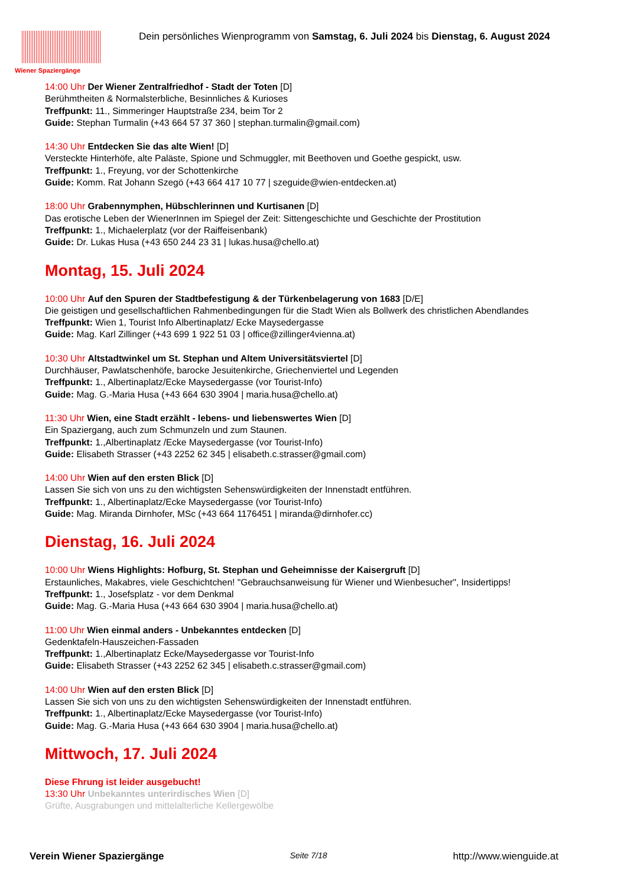Wiener Spaziergänge
Dein persönliches Wienprogramm von Samstag, 6. Juli 2024 bis Dienstag, 6. August 2024
14:00 Uhr Der Wiener Zentralfriedhof - Stadt der Toten [D]
Berühmtheiten & Normalsterbliche, Besinnliches & Kurioses
Treffpunkt: 11., Simmeringer Hauptstraße 234, beim Tor 2
Guide: Stephan Turmalin (+43 664 57 37 360 | stephan.turmalin@gmail.com)
14:30 Uhr Entdecken Sie das alte Wien! [D]
Versteckte Hinterhöfe, alte Paläste, Spione und Schmuggler, mit Beethoven und Goethe gespickt, usw.
Treffpunkt: 1., Freyung, vor der Schottenkirche
Guide: Komm. Rat Johann Szegö (+43 664 417 10 77 | szeguide@wien-entdecken.at)
18:00 Uhr Grabennymphen, Hübschlerinnen und Kurtisanen [D]
Das erotische Leben der WienerInnen im Spiegel der Zeit: Sittengeschichte und Geschichte der Prostitution
Treffpunkt: 1., Michaelerplatz (vor der Raiffeisenbank)
Guide: Dr. Lukas Husa (+43 650 244 23 31 | lukas.husa@chello.at)
Montag, 15. Juli 2024
10:00 Uhr Auf den Spuren der Stadtbefestigung & der Türkenbelagerung von 1683 [D/E]
Die geistigen und gesellschaftlichen Rahmenbedingungen für die Stadt Wien als Bollwerk des christlichen Abendlandes
Treffpunkt: Wien 1, Tourist Info Albertinaplatz/ Ecke Maysedergasse
Guide: Mag. Karl Zillinger (+43 699 1 922 51 03 | office@zillinger4vienna.at)
10:30 Uhr Altstadtwinkel um St. Stephan und Altem Universitätsviertel [D]
Durchhäuser, Pawlatschenhöfe, barocke Jesuitenkirche, Griechenviertel und Legenden
Treffpunkt: 1., Albertinaplatz/Ecke Maysedergasse (vor Tourist-Info)
Guide: Mag. G.-Maria Husa (+43 664 630 3904 | maria.husa@chello.at)
11:30 Uhr Wien, eine Stadt erzählt - lebens- und liebenswertes Wien [D]
Ein Spaziergang, auch zum Schmunzeln und zum Staunen.
Treffpunkt: 1.,Albertinaplatz /Ecke Maysedergasse (vor Tourist-Info)
Guide: Elisabeth Strasser (+43 2252 62 345 | elisabeth.c.strasser@gmail.com)
14:00 Uhr Wien auf den ersten Blick [D]
Lassen Sie sich von uns zu den wichtigsten Sehenswürdigkeiten der Innenstadt entführen.
Treffpunkt: 1., Albertinaplatz/Ecke Maysedergasse (vor Tourist-Info)
Guide: Mag. Miranda Dirnhofer, MSc (+43 664 1176451 | miranda@dirnhofer.cc)
Dienstag, 16. Juli 2024
10:00 Uhr Wiens Highlights: Hofburg, St. Stephan und Geheimnisse der Kaisergruft [D]
Erstaunliches, Makabres, viele Geschichtchen! "Gebrauchsanweisung für Wiener und Wienbesucher", Insidertipps!
Treffpunkt: 1., Josefsplatz - vor dem Denkmal
Guide: Mag. G.-Maria Husa (+43 664 630 3904 | maria.husa@chello.at)
11:00 Uhr Wien einmal anders - Unbekanntes entdecken [D]
Gedenktafeln-Hauszeichen-Fassaden
Treffpunkt: 1.,Albertinaplatz Ecke/Maysedergasse vor Tourist-Info
Guide: Elisabeth Strasser (+43 2252 62 345 | elisabeth.c.strasser@gmail.com)
14:00 Uhr Wien auf den ersten Blick [D]
Lassen Sie sich von uns zu den wichtigsten Sehenswürdigkeiten der Innenstadt entführen.
Treffpunkt: 1., Albertinaplatz/Ecke Maysedergasse (vor Tourist-Info)
Guide: Mag. G.-Maria Husa (+43 664 630 3904 | maria.husa@chello.at)
Mittwoch, 17. Juli 2024
Diese Fhrung ist leider ausgebucht!
13:30 Uhr Unbekanntes unterirdisches Wien [D]
Grüfte, Ausgrabungen und mittelalterliche Kellergewölbe
Verein Wiener Spaziergänge Seite 7/18 http://www.wienguide.at